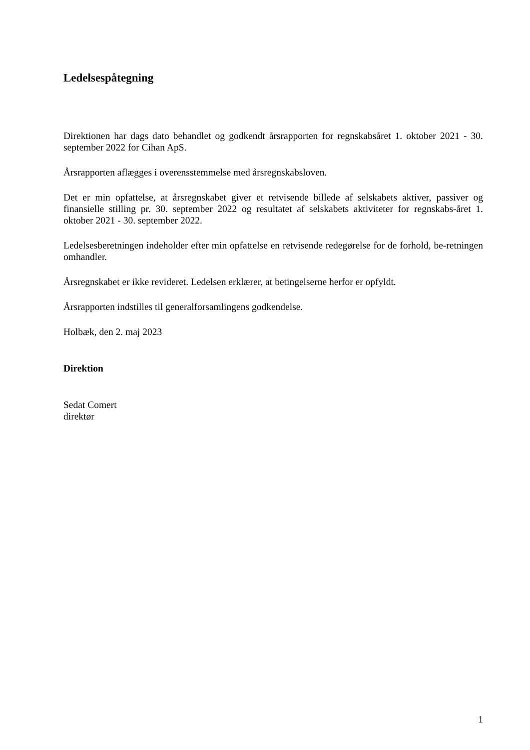Ledelsespåtegning
Direktionen har dags dato behandlet og godkendt årsrapporten for regnskabsåret 1. oktober 2021 - 30. september 2022 for Cihan ApS.
Årsrapporten aflægges i overensstemmelse med årsregnskabsloven.
Det er min opfattelse, at årsregnskabet giver et retvisende billede af selskabets aktiver, passiver og finansielle stilling pr. 30. september 2022 og resultatet af selskabets aktiviteter for regnskabs-året 1. oktober 2021 - 30. september 2022.
Ledelsesberetningen indeholder efter min opfattelse en retvisende redegørelse for de forhold, be-retningen omhandler.
Årsregnskabet er ikke revideret. Ledelsen erklærer, at betingelserne herfor er opfyldt.
Årsrapporten indstilles til generalforsamlingens godkendelse.
Holbæk, den 2. maj 2023
Direktion
Sedat Comert
direktør
1